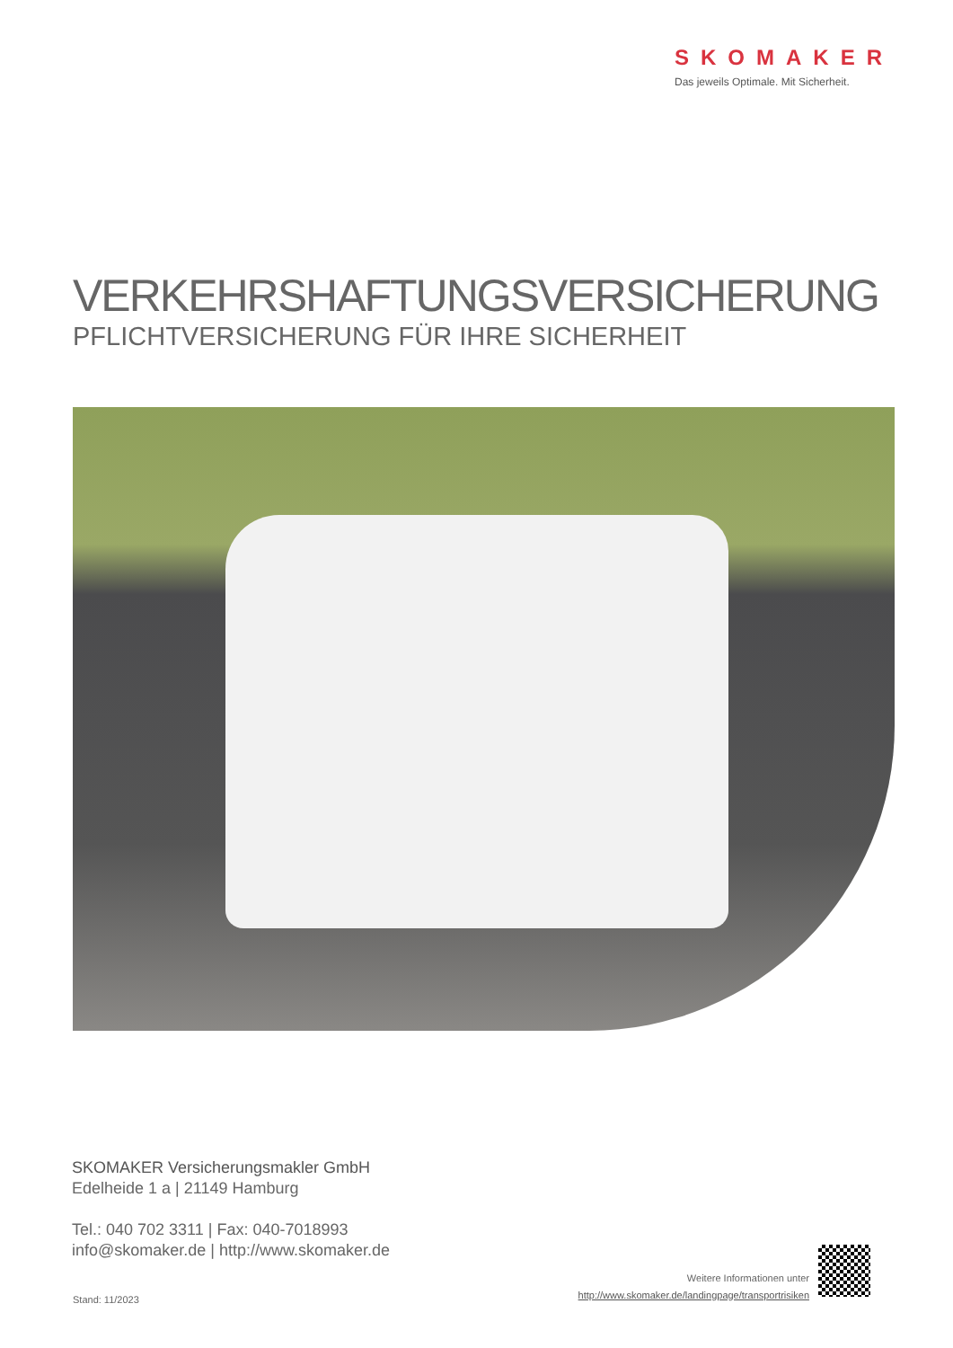SKOMAKER
Das jeweils Optimale. Mit Sicherheit.
VERKEHRSHAFTUNGSVERSICHERUNG
PFLICHTVERSICHERUNG FÜR IHRE SICHERHEIT
SKOMAKER Versicherungsmakler GmbH
Edelheide 1 a | 21149 Hamburg
Tel.: 040 702 3311 | Fax: 040-7018993
info@skomaker.de | http://www.skomaker.de
Stand: 11/2023
Weitere Informationen unter
http://www.skomaker.de/landingpage/transportrisiken